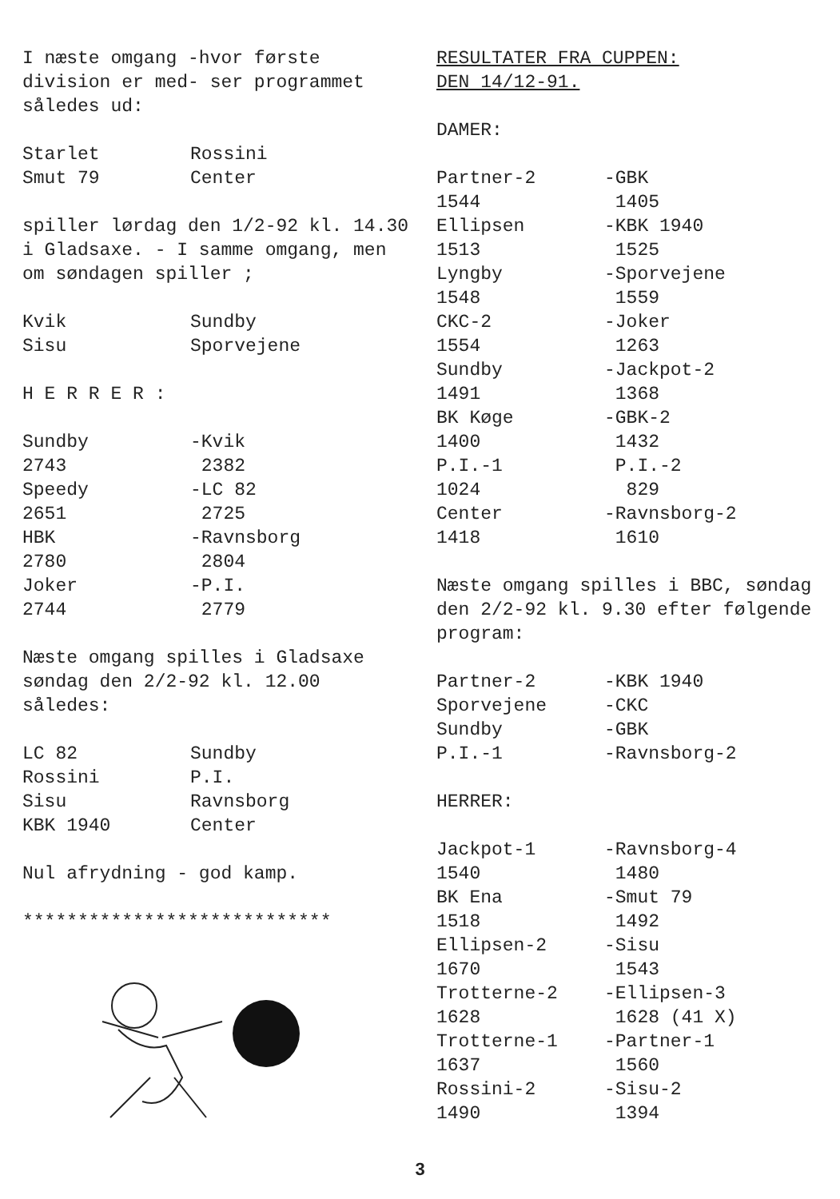I næste omgang -hvor første division er med- ser programmet således ud:
| Starlet | Rossini |
| Smut 79 | Center |
spiller lørdag den 1/2-92 kl. 14.30 i Gladsaxe. - I samme omgang, men om søndagen spiller ;
| Kvik | Sundby |
| Sisu | Sporvejene |
H E R R E R :
| Sundby | -Kvik |
| 2743 | 2382 |
| Speedy | -LC 82 |
| 2651 | 2725 |
| HBK | -Ravnsborg |
| 2780 | 2804 |
| Joker | -P.I. |
| 2744 | 2779 |
Næste omgang spilles i Gladsaxe søndag den 2/2-92 kl. 12.00 således:
| LC 82 | Sundby |
| Rossini | P.I. |
| Sisu | Ravnsborg |
| KBK 1940 | Center |
Nul afrydning - god kamp.
****************************
RESULTATER FRA CUPPEN:
DEN 14/12-91.
DAMER:
| Partner-2 | -GBK |
| 1544 | 1405 |
| Ellipsen | -KBK 1940 |
| 1513 | 1525 |
| Lyngby | -Sporvejene |
| 1548 | 1559 |
| CKC-2 | -Joker |
| 1554 | 1263 |
| Sundby | -Jackpot-2 |
| 1491 | 1368 |
| BK Køge | -GBK-2 |
| 1400 | 1432 |
| P.I.-1 | P.I.-2 |
| 1024 | 829 |
| Center | -Ravnsborg-2 |
| 1418 | 1610 |
Næste omgang spilles i BBC, søndag den 2/2-92 kl. 9.30 efter følgende program:
| Partner-2 | -KBK 1940 |
| Sporvejene | -CKC |
| Sundby | -GBK |
| P.I.-1 | -Ravnsborg-2 |
HERRER:
| Jackpot-1 | -Ravnsborg-4 |
| 1540 | 1480 |
| BK Ena | -Smut 79 |
| 1518 | 1492 |
| Ellipsen-2 | -Sisu |
| 1670 | 1543 |
| Trotterne-2 | -Ellipsen-3 |
| 1628 | 1628 (41 X) |
| Trotterne-1 | -Partner-1 |
| 1637 | 1560 |
| Rossini-2 | -Sisu-2 |
| 1490 | 1394 |
3